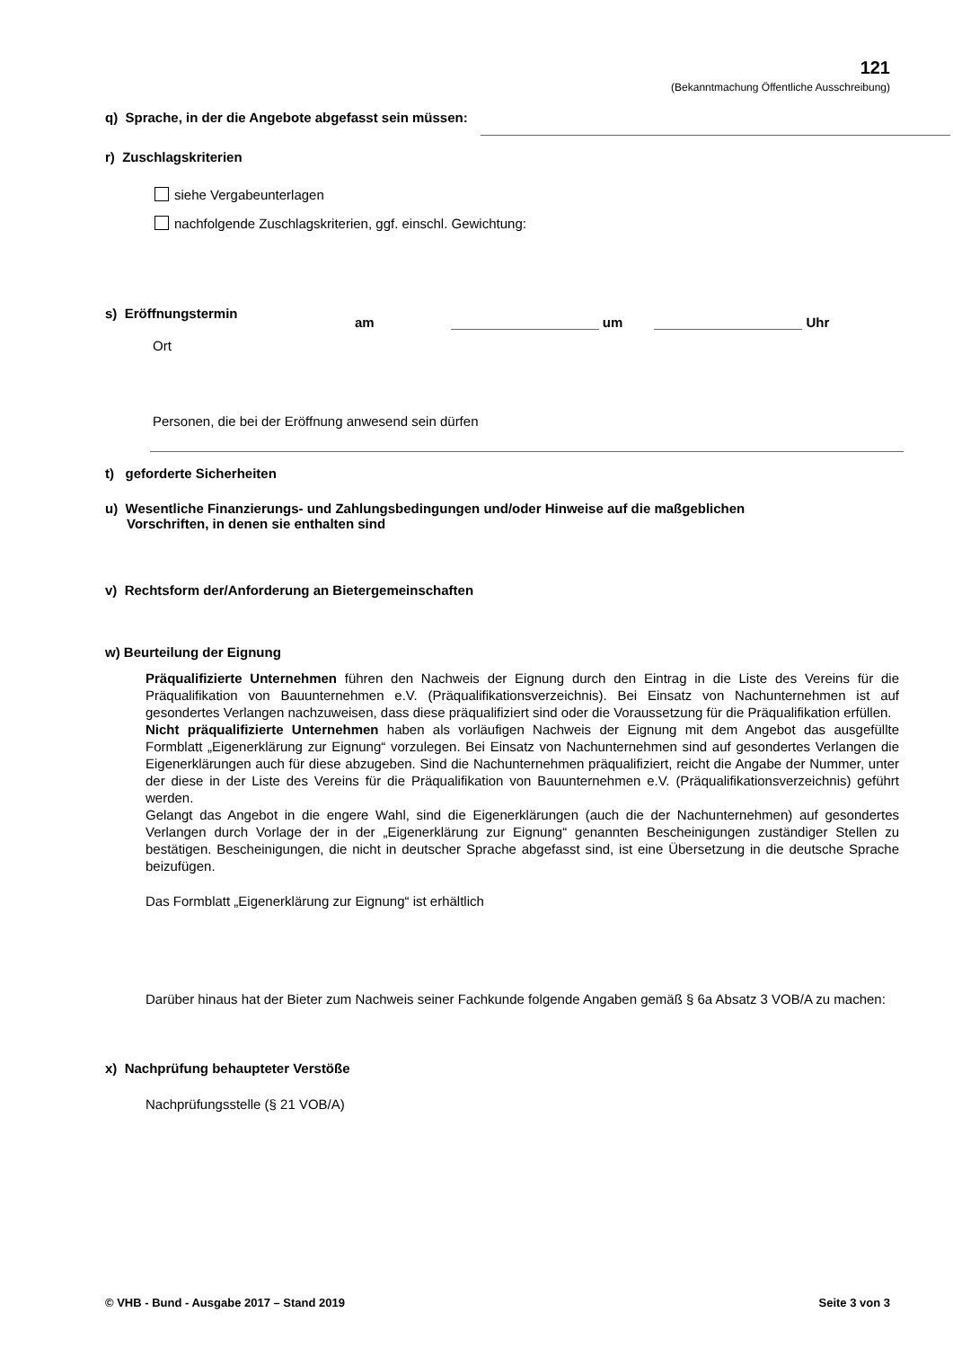121
(Bekanntmachung Öffentliche Ausschreibung)
q) Sprache, in der die Angebote abgefasst sein müssen:
r) Zuschlagskriterien
siehe Vergabeunterlagen
nachfolgende Zuschlagskriterien, ggf. einschl. Gewichtung:
s) Eröffnungstermin
am um Uhr
Ort
Personen, die bei der Eröffnung anwesend sein dürfen
t) geforderte Sicherheiten
u) Wesentliche Finanzierungs- und Zahlungsbedingungen und/oder Hinweise auf die maßgeblichen
Vorschriften, in denen sie enthalten sind
v) Rechtsform der/Anforderung an Bietergemeinschaften
w) Beurteilung der Eignung
Präqualifizierte Unternehmen führen den Nachweis der Eignung durch den Eintrag in die Liste des Vereins für die Präqualifikation von Bauunternehmen e.V. (Präqualifikationsverzeichnis). Bei Einsatz von Nachunternehmen ist auf gesondertes Verlangen nachzuweisen, dass diese präqualifiziert sind oder die Voraussetzung für die Präqualifikation erfüllen.
Nicht präqualifizierte Unternehmen haben als vorläufigen Nachweis der Eignung mit dem Angebot das ausgefüllte Formblatt „Eigenerklärung zur Eignung“ vorzulegen. Bei Einsatz von Nachunternehmen sind auf gesondertes Verlangen die Eigenerklärungen auch für diese abzugeben. Sind die Nachunternehmen präqualifiziert, reicht die Angabe der Nummer, unter der diese in der Liste des Vereins für die Präqualifikation von Bauunternehmen e.V. (Präqualifikationsverzeichnis) geführt werden.
Gelangt das Angebot in die engere Wahl, sind die Eigenerklärungen (auch die der Nachunternehmen) auf gesondertes Verlangen durch Vorlage der in der „Eigenerklärung zur Eignung“ genannten Bescheinigungen zuständiger Stellen zu bestätigen. Bescheinigungen, die nicht in deutscher Sprache abgefasst sind, ist eine Übersetzung in die deutsche Sprache beizufügen.
Das Formblatt „Eigenerklärung zur Eignung“ ist erhältlich
Darüber hinaus hat der Bieter zum Nachweis seiner Fachkunde folgende Angaben gemäß § 6a Absatz 3 VOB/A zu machen:
x) Nachprüfung behaupteter Verstöße
Nachprüfungsstelle (§ 21 VOB/A)
© VHB - Bund - Ausgabe 2017 – Stand 2019 Seite 3 von 3